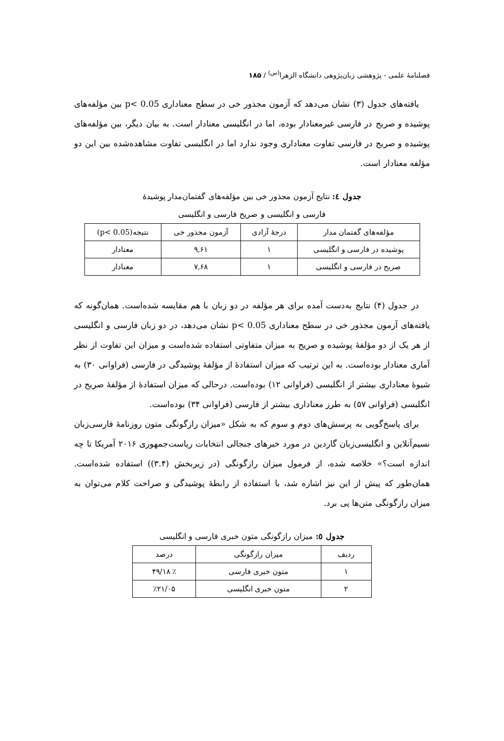فصلنامهٔ علمی - پژوهشی زبان‌پژوهی دانشگاه الزهرا<sup>(س)</sup> / ۱۸۵
یافته‌های جدول (۳) نشان می‌دهد که آزمون مجذور خی در سطح معناداری p< 0.05 بین مؤلفه‌های پوشیده و صریح در فارسی غیرمعنادار بوده، اما در انگلیسی معنادار است. به بیان دیگر، بین مؤلفه‌های پوشیده و صریح در فارسی تفاوت معناداری وجود ندارد اما در انگلیسی تفاوت مشاهده‌شده بین این دو مؤلفه معنادار است.
جدول ٤: نتایج آزمون مجذور خی بین مؤلفه‌های گفتمان‌مدار پوشیدهٔ
فارسی و انگلیسی و صریح فارسی و انگلیسی
| مؤلفه‌های گفتمان مدار | درجهٔ آزادی | آزمون مجذور خی | نتیجه(p< 0.05) |
| --- | --- | --- | --- |
| پوشیده در فارسی و انگلیسی | ۱ | ۹,۶۱ | معنادار |
| صریح در فارسی و انگلیسی | ۱ | ۷,۶۸ | معنادار |
در جدول (۴) نتایج به‌دست آمده برای هر مؤلفه در دو زبان با هم مقایسه شده‌است. همان‌گونه که یافته‌های آزمون مجذور خی در سطح معناداری p< 0.05 نشان می‌دهد، در دو زبان فارسی و انگلیسی از هر یک از دو مؤلفهٔ پوشیده و صریح به میزان متفاوتی استفاده شده‌است و میزان این تفاوت از نظر آماری معنادار بوده‌است. به این ترتیب که میزان استفادهٔ از مؤلفهٔ پوشیدگی در فارسی (فراوانی ۳۰) به شیوهٔ معناداری بیشتر از انگلیسی (فراوانی ۱۲) بوده‌است. درحالی که میزان استفادهٔ از مؤلفهٔ صریح در انگلیسی (فراوانی ۵۷) به طرز معناداری بیشتر از فارسی (فراوانی ۳۴) بوده‌است.
برای پاسخ‌گویی به پرسش‌های دوم و سوم که به شکل «میزان رازگونگی متون روزنامهٔ فارسی‌زبان نسیم‌آنلاین و انگلیسی‌زبان گاردین در مورد خبرهای جنجالی انتخابات ریاست‌جمهوری ۲۰۱۶ آمریکا تا چه اندازه است؟» خلاصه شده، از فرمول میزان رازگونگی (در زیربخش (۳.۴)) استفاده شده‌است. همان‌طور که پیش از این نیز اشاره شد، با استفاده از رابطهٔ پوشیدگی و صراحت کلام می‌توان به میزان رازگونگی متن‌ها پی برد.
جدول ٥: میزان رازگونگی متون خبری فارسی و انگلیسی
| ردیف | میزان رازگونگی | درصد |
| --- | --- | --- |
| ۱ | متون خبری فارسی | ٪ ۴۹/۱۸ |
| ۲ | متون خبری انگلیسی | ٪۲۱/۰۵ |